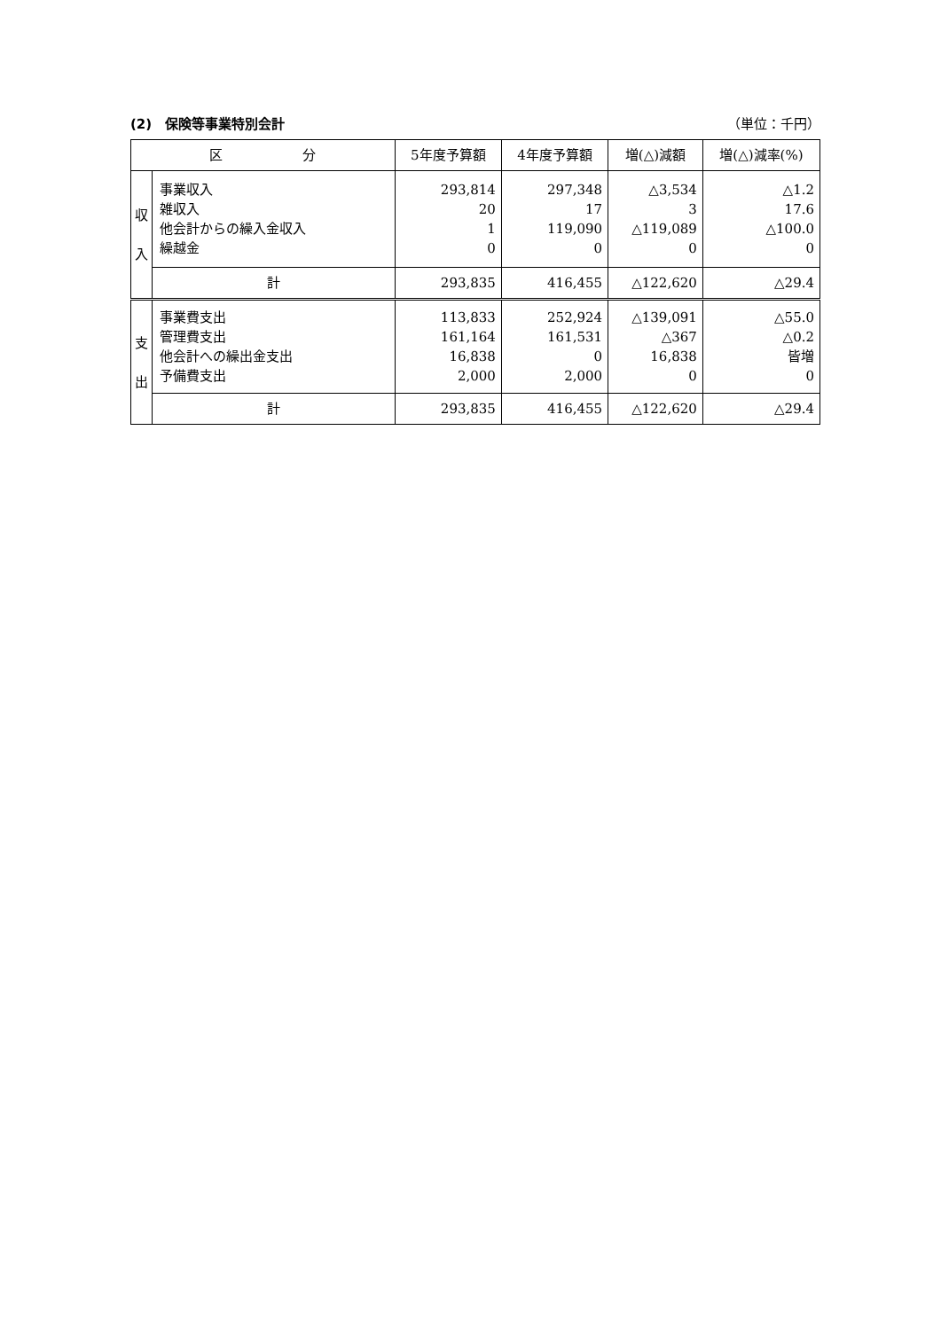(2)　保険等事業特別会計 （単位：千円）
| 区 分 | | 5年度予算額 | 4年度予算額 | 増(△)減額 | 増(△)減率(%) |
| --- | --- | --- | --- | --- | --- |
| 収 入 | 事業収入 雑収入 他会計からの繰入金収入 繰越金 | 293,814 20 1 0 | 297,348 17 119,090 0 | △3,534 3 △119,089 0 | △1.2 17.6 △100.0 0 |
| | 計 | 293,835 | 416,455 | △122,620 | △29.4 |
| 支 出 | 事業費支出 管理費支出 他会計への繰出金支出 予備費支出 | 113,833 161,164 16,838 2,000 | 252,924 161,531 0 2,000 | △139,091 △367 16,838 0 | △55.0 △0.2 皆増 0 |
| | 計 | 293,835 | 416,455 | △122,620 | △29.4 |